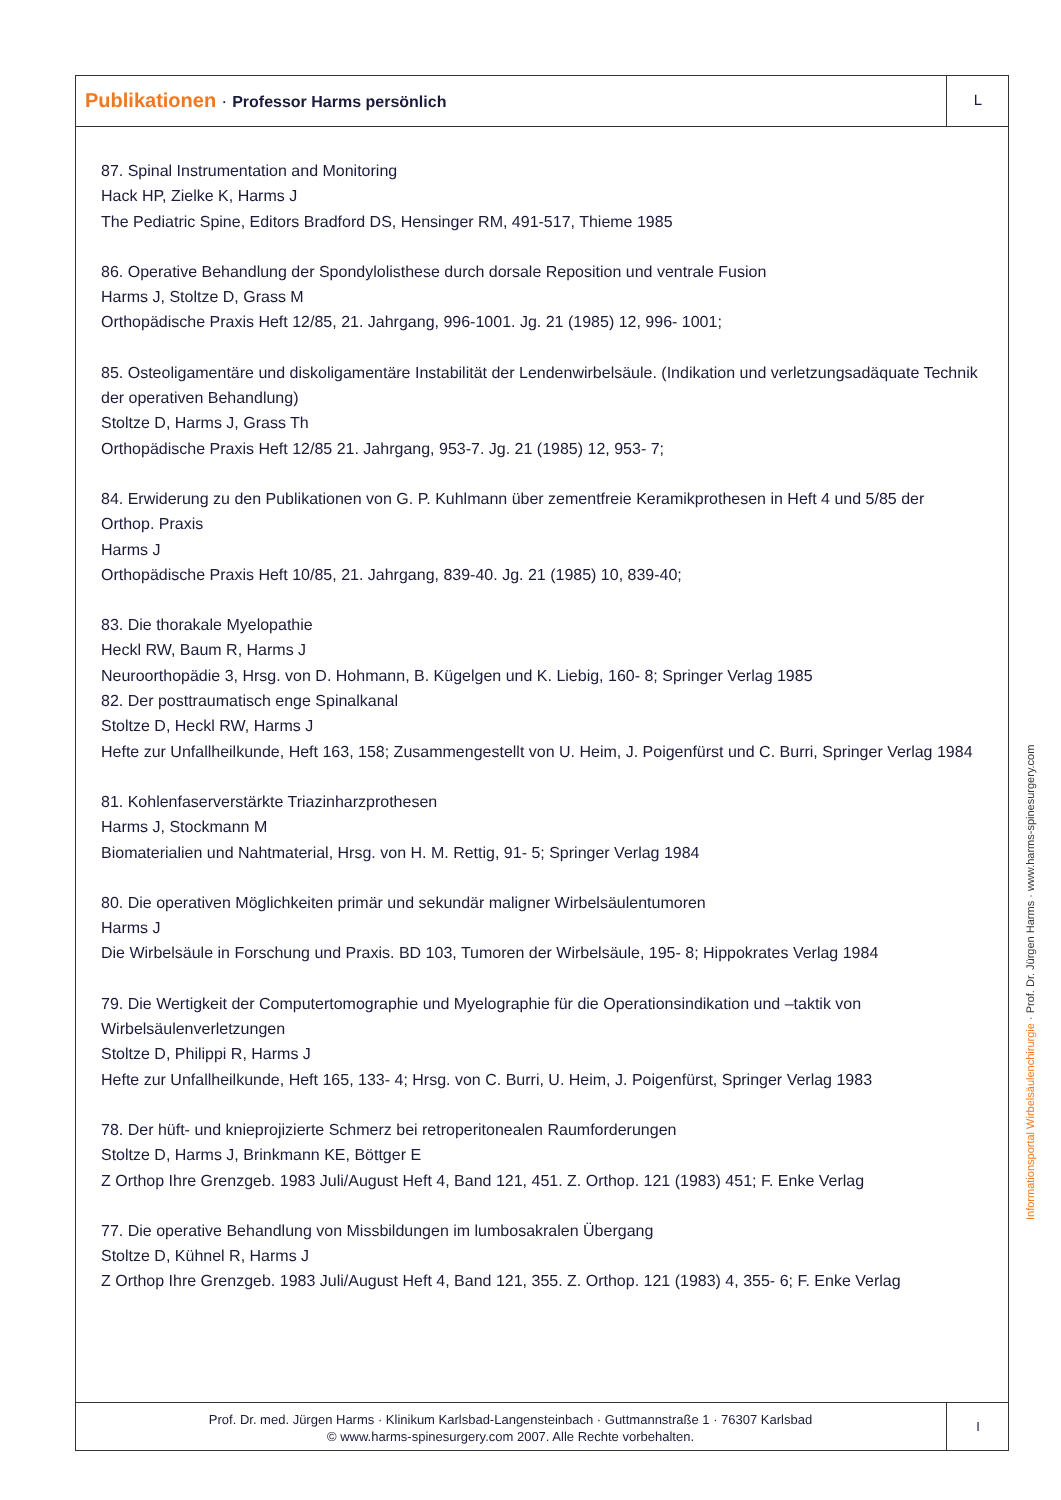Publikationen · Professor Harms persönlich
L
Informationsportal Wirbelsäulenchirurgie · Prof. Dr. Jürgen Harms · www.harms-spinesurgery.com
87. Spinal Instrumentation and Monitoring
Hack HP, Zielke K, Harms J
The Pediatric Spine, Editors Bradford DS, Hensinger RM, 491-517, Thieme 1985
86. Operative Behandlung der Spondylolisthese durch dorsale Reposition und ventrale Fusion
Harms J, Stoltze D, Grass M
Orthopädische Praxis Heft 12/85, 21. Jahrgang, 996-1001. Jg. 21 (1985) 12, 996- 1001;
85. Osteoligamentäre und diskoligamentäre Instabilität der Lendenwirbelsäule. (Indikation und verletzungsadäquate Technik der operativen Behandlung)
Stoltze D, Harms J, Grass Th
Orthopädische Praxis Heft 12/85 21. Jahrgang, 953-7. Jg. 21 (1985) 12, 953- 7;
84. Erwiderung zu den Publikationen von G. P. Kuhlmann über zementfreie Keramikprothesen in Heft 4 und 5/85 der Orthop. Praxis
Harms J
Orthopädische Praxis Heft 10/85, 21. Jahrgang, 839-40. Jg. 21 (1985) 10, 839-40;
83. Die thorakale Myelopathie
Heckl RW, Baum R, Harms J
Neuroorthopädie 3, Hrsg. von D. Hohmann, B. Kügelgen und K. Liebig, 160- 8; Springer Verlag 1985
82. Der posttraumatisch enge Spinalkanal
Stoltze D, Heckl RW, Harms J
Hefte zur Unfallheilkunde, Heft 163, 158; Zusammengestellt von U. Heim, J. Poigenfürst und C. Burri, Springer Verlag 1984
81. Kohlenfaserverstärkte Triazinharzprothesen
Harms J, Stockmann M
Biomaterialien und Nahtmaterial, Hrsg. von H. M. Rettig, 91- 5; Springer Verlag 1984
80. Die operativen Möglichkeiten primär und sekundär maligner Wirbelsäulentumoren
Harms J
Die Wirbelsäule in Forschung und Praxis. BD 103, Tumoren der Wirbelsäule, 195- 8; Hippokrates Verlag 1984
79. Die Wertigkeit der Computertomographie und Myelographie für die Operationsindikation und –taktik von Wirbelsäulenverletzungen
Stoltze D, Philippi R, Harms J
Hefte zur Unfallheilkunde, Heft 165, 133- 4; Hrsg. von C. Burri, U. Heim, J. Poigenfürst, Springer Verlag 1983
78. Der hüft- und knieprojizierte Schmerz bei retroperitonealen Raumforderungen
Stoltze D, Harms J, Brinkmann KE, Böttger E
Z Orthop Ihre Grenzgeb. 1983 Juli/August Heft 4, Band 121, 451. Z. Orthop. 121 (1983) 451; F. Enke Verlag
77. Die operative Behandlung von Missbildungen im lumbosakralen Übergang
Stoltze D, Kühnel R, Harms J
Z Orthop Ihre Grenzgeb. 1983 Juli/August Heft 4, Band 121, 355. Z. Orthop. 121 (1983) 4, 355- 6; F. Enke Verlag
Prof. Dr. med. Jürgen Harms · Klinikum Karlsbad-Langensteinbach · Guttmannstraße 1 · 76307 Karlsbad
© www.harms-spinesurgery.com 2007. Alle Rechte vorbehalten.
I